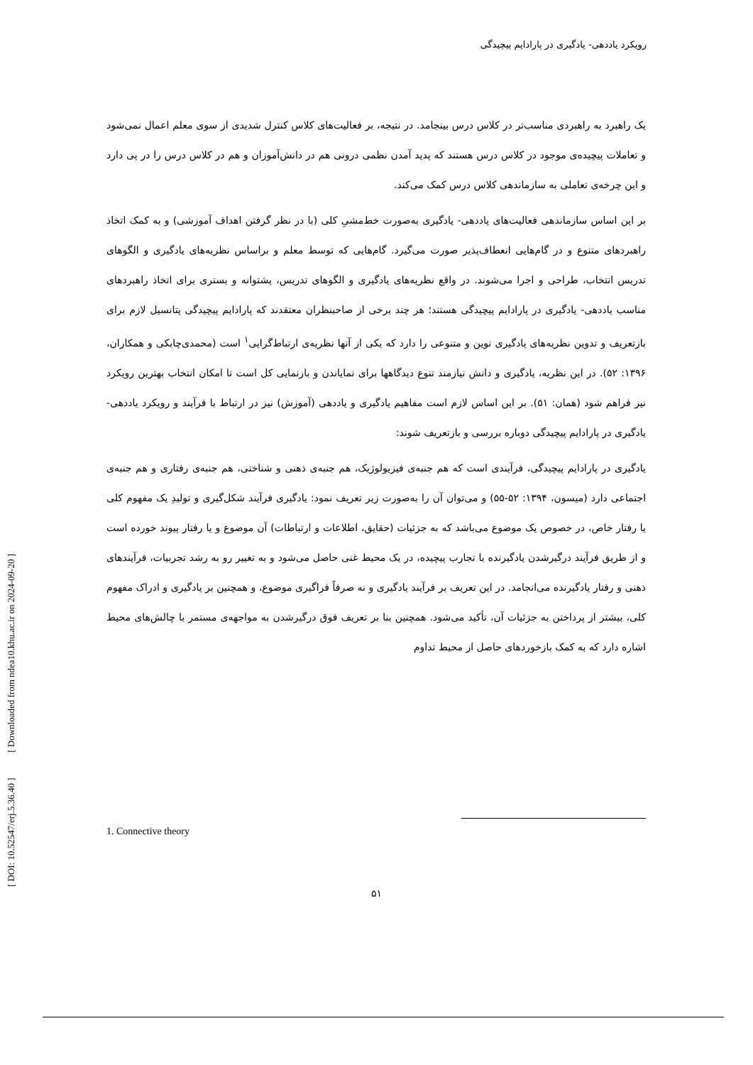رویکرد یاددهی- یادگیری در پارادایم پیچیدگی
یک راهبرد به راهبردی مناسب‌تر در کلاس درس بینجامد. در نتیجه، بر فعالیت‌های کلاس کنترل شدیدی از سوی معلم اعمال نمی‌شود و تعاملات پیچیده‌ی موجود در کلاس درس هستند که پدید آمدن نظمی درونی هم در دانش‌آموزان و هم در کلاس درس را در پی دارد و این چرخه‌ی تعاملی به سازماندهی کلاس درس کمک می‌کند.
بر این اساس سازماندهی فعالیت‌های یاددهی- یادگیری به‌صورت خط‌مشیِ کلی (با در نظر گرفتن اهداف آموزشی) و به کمک اتخاذ راهبردهای متنوع و در گام‌هایی انعطاف‌پذیر صورت می‌گیرد. گام‌هایی که توسط معلم و براساس نظریه‌های یادگیری و الگوهای تدریس انتخاب، طراحی و اجرا می‌شوند. در واقع نظریه‌های یادگیری و الگوهای تدریس، پشتوانه و بستری برای اتخاذ راهبردهای مناسب یاددهی- یادگیری در پارادایم پیچیدگی هستند؛ هر چند برخی از صاحبنظران معتقدند که پارادایم پیچیدگی پتانسیل لازم برای بازتعریف و تدوین نظریه‌های یادگیری نوین و متنوعی را دارد که یکی از آنها نظریه‌ی ارتباط‌گرایی<sup>۱</sup> است (محمدی‌چابکی و همکاران، ۱۳۹۶: ۵۲). در این نظریه، یادگیری و دانش نیازمند تنوع دیدگاهها برای نمایاندن و بازنمایی کل است تا امکان انتخاب بهترین رویکرد نیز فراهم شود (همان: ۵۱). بر این اساس لازم است مفاهیم یادگیری و یاددهی (آموزش) نیز در ارتباط با فرآیند و رویکرد یاددهی- یادگیری در پارادایم پیچیدگی دوباره بررسی و بازتعریف شوند:
یادگیری در پارادایم پیچیدگی، فرآیندی است که هم جنبه‌ی فیزیولوژیک، هم جنبه‌ی ذهنی و شناختی، هم جنبه‌ی رفتاری و هم جنبه‌ی اجتماعی دارد (میسون، ۱۳۹۴: ۵۲-۵۵) و می‌توان آن را به‌صورت زیر تعریف نمود: یادگیری فرآیند شکل‌گیری و تولیدِ یک مفهوم کلی یا رفتار خاص، در خصوص یک موضوع می‌باشد که به جزئیات (حقایق، اطلاعات و ارتباطات) آن موضوع و یا رفتار پیوند خورده است و از طریق فرآیند درگیرشدن یادگیرنده با تجارب پیچیده، در یک محیط غنی حاصل می‌شود و به تغییر رو به رشد تجربیات، فرآیندهای ذهنی و رفتار یادگیرنده می‌انجامد. در این تعریف بر فرآیند یادگیری و نه صرفاً فراگیری موضوع، و همچنین بر یادگیری و ادراک مفهوم کلی، بیشتر از پرداختن به جزئیات آن، تأکید می‌شود. همچنین بنا بر تعریف فوق درگیرشدن به مواجهه‌ی مستمر با چالش‌های محیط اشاره دارد که به کمک بازخوردهای حاصل از محیط تداوم
1. Connective theory
۵۱
[ DOI: 10.52547/erj.5.36.40 ] [ Downloaded from ndea10.khu.ac.ir on 2024-09-20 ]